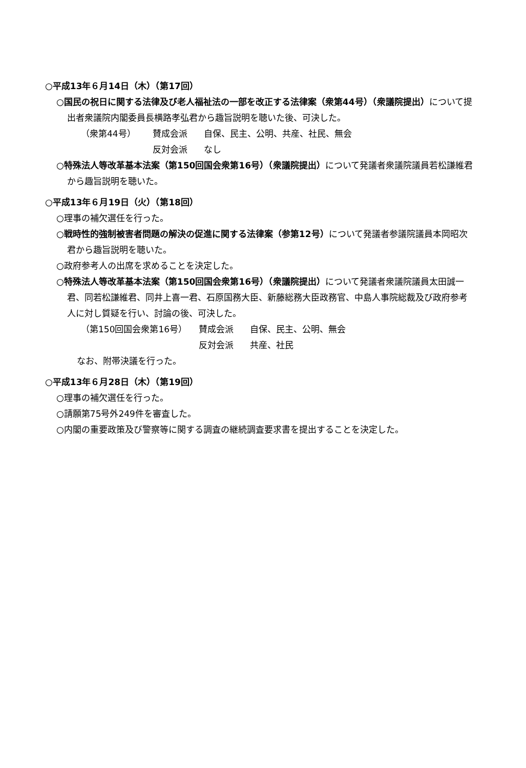○平成13年６月14日（木）（第17回）
○国民の祝日に関する法律及び老人福祉法の一部を改正する法律案（衆第44号）（衆議院提出）について提出者衆議院内閣委員長横路孝弘君から趣旨説明を聴いた後、可決した。
（衆第44号） 賛成会派 自保、民主、公明、共産、社民、無会
反対会派 なし
○特殊法人等改革基本法案（第150回国会衆第16号）（衆議院提出）について発議者衆議院議員若松謙維君から趣旨説明を聴いた。
○平成13年６月19日（火）（第18回）
○理事の補欠選任を行った。
○戦時性的強制被害者問題の解決の促進に関する法律案（参第12号）について発議者参議院議員本岡昭次君から趣旨説明を聴いた。
○政府参考人の出席を求めることを決定した。
○特殊法人等改革基本法案（第150回国会衆第16号）（衆議院提出）について発議者衆議院議員太田誠一君、同若松謙維君、同井上喜一君、石原国務大臣、新藤総務大臣政務官、中島人事院総裁及び政府参考人に対し質疑を行い、討論の後、可決した。
（第150回国会衆第16号） 賛成会派 自保、民主、公明、無会
反対会派 共産、社民
なお、附帯決議を行った。
○平成13年６月28日（木）（第19回）
○理事の補欠選任を行った。
○請願第75号外249件を審査した。
○内閣の重要政策及び警察等に関する調査の継続調査要求書を提出することを決定した。